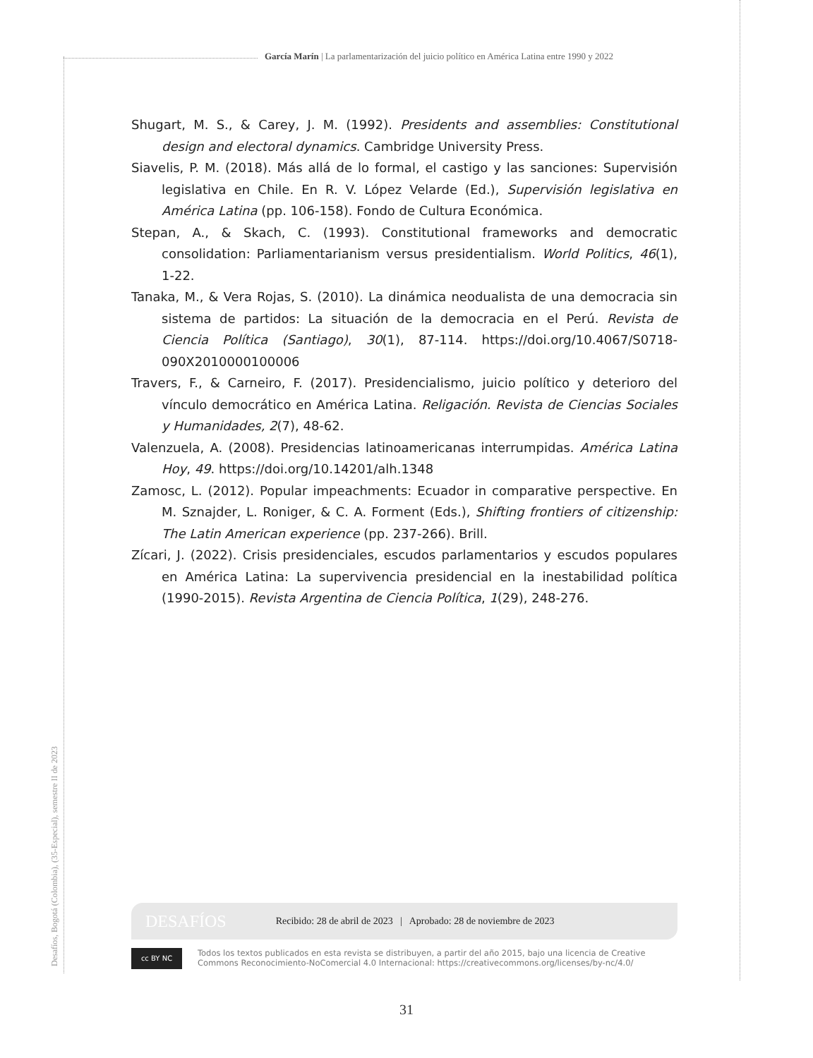García Marín | La parlamentarización del juicio político en América Latina entre 1990 y 2022
Shugart, M. S., & Carey, J. M. (1992). Presidents and assemblies: Constitutional design and electoral dynamics. Cambridge University Press.
Siavelis, P. M. (2018). Más allá de lo formal, el castigo y las sanciones: Supervisión legislativa en Chile. En R. V. López Velarde (Ed.), Supervisión legislativa en América Latina (pp. 106-158). Fondo de Cultura Económica.
Stepan, A., & Skach, C. (1993). Constitutional frameworks and democratic consolidation: Parliamentarianism versus presidentialism. World Politics, 46(1), 1-22.
Tanaka, M., & Vera Rojas, S. (2010). La dinámica neodualista de una democracia sin sistema de partidos: La situación de la democracia en el Perú. Revista de Ciencia Política (Santiago), 30(1), 87-114. https://doi.org/10.4067/S0718-090X2010000100006
Travers, F., & Carneiro, F. (2017). Presidencialismo, juicio político y deterioro del vínculo democrático en América Latina. Religación. Revista de Ciencias Sociales y Humanidades, 2(7), 48-62.
Valenzuela, A. (2008). Presidencias latinoamericanas interrumpidas. América Latina Hoy, 49. https://doi.org/10.14201/alh.1348
Zamosc, L. (2012). Popular impeachments: Ecuador in comparative perspective. En M. Sznajder, L. Roniger, & C. A. Forment (Eds.), Shifting frontiers of citizenship: The Latin American experience (pp. 237-266). Brill.
Zícari, J. (2022). Crisis presidenciales, escudos parlamentarios y escudos populares en América Latina: La supervivencia presidencial en la inestabilidad política (1990-2015). Revista Argentina de Ciencia Política, 1(29), 248-276.
Desafíos, Bogotá (Colombia), (35-Especial), semestre II de 2023
DESAFÍOS Recibido: 28 de abril de 2023 | Aprobado: 28 de noviembre de 2023
cc BY NC
Todos los textos publicados en esta revista se distribuyen, a partir del año 2015, bajo una licencia de Creative Commons Reconocimiento-NoComercial 4.0 Internacional: https://creativecommons.org/licenses/by-nc/4.0/
31